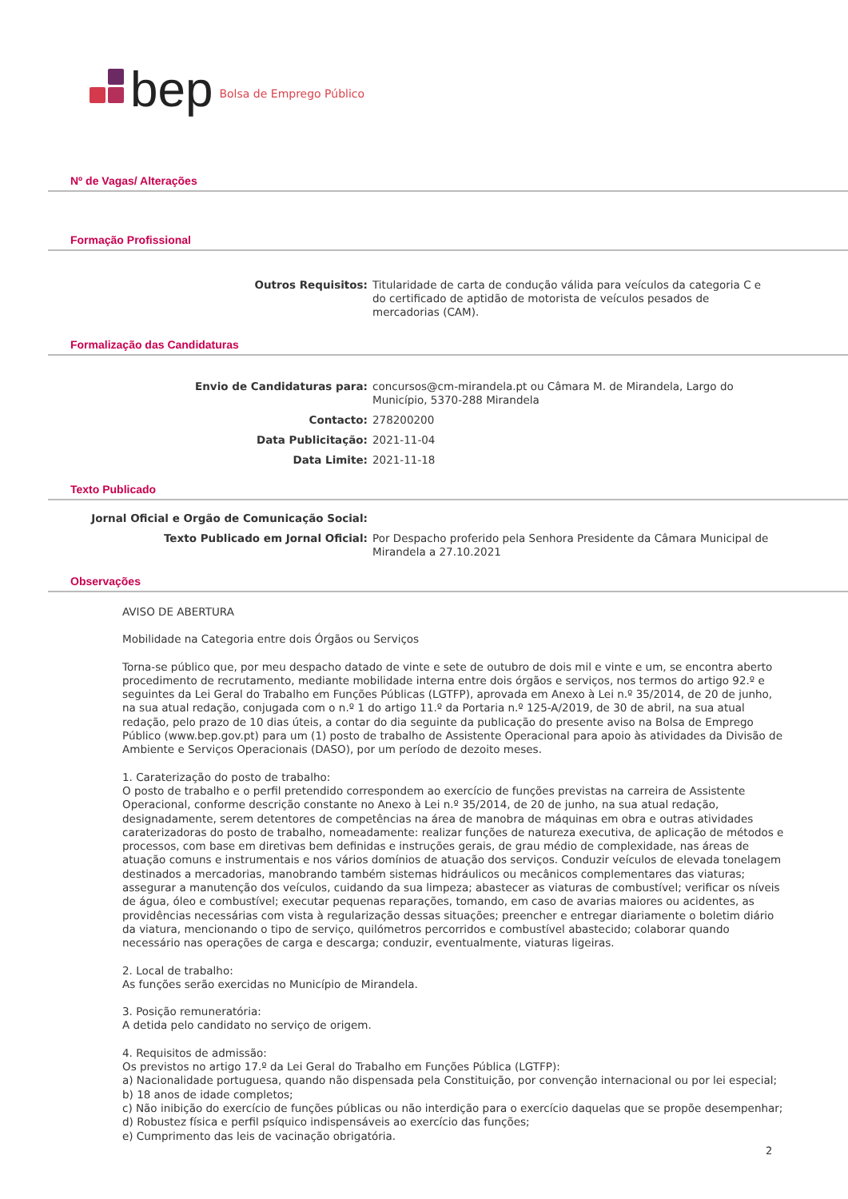bep Bolsa de Emprego Público
Nº de Vagas/ Alterações
Formação Profissional
Outros Requisitos: Titularidade de carta de condução válida para veículos da categoria C e do certificado de aptidão de motorista de veículos pesados de mercadorias (CAM).
Formalização das Candidaturas
Envio de Candidaturas para: concursos@cm-mirandela.pt ou Câmara M. de Mirandela, Largo do Município, 5370-288 Mirandela
Contacto: 278200200
Data Publicitação: 2021-11-04
Data Limite: 2021-11-18
Texto Publicado
Jornal Oficial e Orgão de Comunicação Social:
Texto Publicado em Jornal Oficial: Por Despacho proferido pela Senhora Presidente da Câmara Municipal de Mirandela a 27.10.2021
Observações
AVISO DE ABERTURA
Mobilidade na Categoria entre dois Órgãos ou Serviços
Torna-se público que, por meu despacho datado de vinte e sete de outubro de dois mil e vinte e um, se encontra aberto procedimento de recrutamento, mediante mobilidade interna entre dois órgãos e serviços, nos termos do artigo 92.º e seguintes da Lei Geral do Trabalho em Funções Públicas (LGTFP), aprovada em Anexo à Lei n.º 35/2014, de 20 de junho, na sua atual redação, conjugada com o n.º 1 do artigo 11.º da Portaria n.º 125-A/2019, de 30 de abril, na sua atual redação, pelo prazo de 10 dias úteis, a contar do dia seguinte da publicação do presente aviso na Bolsa de Emprego Público (www.bep.gov.pt) para um (1) posto de trabalho de Assistente Operacional para apoio às atividades da Divisão de Ambiente e Serviços Operacionais (DASO), por um período de dezoito meses.
1. Caraterização do posto de trabalho:
O posto de trabalho e o perfil pretendido correspondem ao exercício de funções previstas na carreira de Assistente Operacional, conforme descrição constante no Anexo à Lei n.º 35/2014, de 20 de junho, na sua atual redação, designadamente, serem detentores de competências na área de manobra de máquinas em obra e outras atividades caraterizadoras do posto de trabalho, nomeadamente: realizar funções de natureza executiva, de aplicação de métodos e processos, com base em diretivas bem definidas e instruções gerais, de grau médio de complexidade, nas áreas de atuação comuns e instrumentais e nos vários domínios de atuação dos serviços. Conduzir veículos de elevada tonelagem destinados a mercadorias, manobrando também sistemas hidráulicos ou mecânicos complementares das viaturas; assegurar a manutenção dos veículos, cuidando da sua limpeza; abastecer as viaturas de combustível; verificar os níveis de água, óleo e combustível; executar pequenas reparações, tomando, em caso de avarias maiores ou acidentes, as providências necessárias com vista à regularização dessas situações; preencher e entregar diariamente o boletim diário da viatura, mencionando o tipo de serviço, quilómetros percorridos e combustível abastecido; colaborar quando necessário nas operações de carga e descarga; conduzir, eventualmente, viaturas ligeiras.
2. Local de trabalho:
As funções serão exercidas no Município de Mirandela.
3. Posição remuneratória:
A detida pelo candidato no serviço de origem.
4. Requisitos de admissão:
Os previstos no artigo 17.º da Lei Geral do Trabalho em Funções Pública (LGTFP):
a) Nacionalidade portuguesa, quando não dispensada pela Constituição, por convenção internacional ou por lei especial;
b) 18 anos de idade completos;
c) Não inibição do exercício de funções públicas ou não interdição para o exercício daquelas que se propõe desempenhar;
d) Robustez física e perfil psíquico indispensáveis ao exercício das funções;
e) Cumprimento das leis de vacinação obrigatória.
2